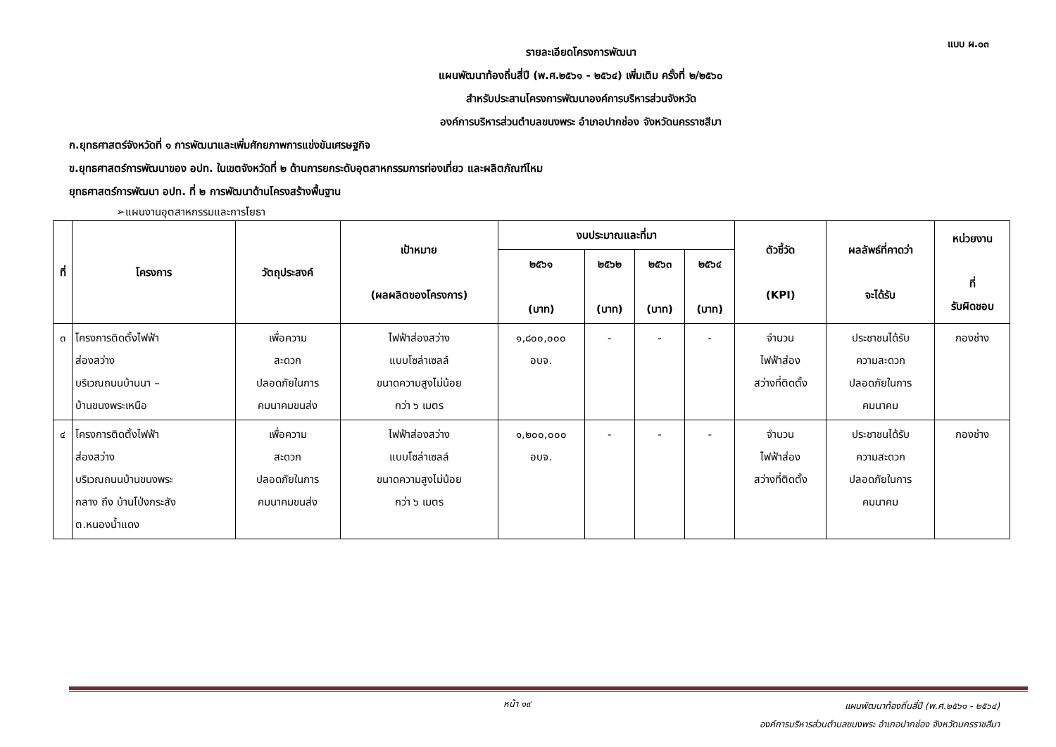แบบ ผ.๐๓
รายละเอียดโครงการพัฒนา
แผนพัฒนาท้องถิ่นสี่ปี (พ.ศ.๒๕๖๑ - ๒๕๖๔) เพิ่มเติม ครั้งที่ ๒/๒๕๖๐
สำหรับประสานโครงการพัฒนาองค์การบริหารส่วนจังหวัด
องค์การบริหารส่วนตำบลขนงพระ อำเภอปากช่อง จังหวัดนครราชสีมา
ก.ยุทธศาสตร์จังหวัดที่ ๑ การพัฒนาและเพิ่มศักยภาพการแข่งขันเศรษฐกิจ
ข.ยุทธศาสตร์การพัฒนาของ อปท. ในเขตจังหวัดที่ ๒ ด้านการยกระดับอุตสาหกรรมการท่องเที่ยว และผลิตภัณฑ์ไหม
ยุทธศาสตร์การพัฒนา อปท. ที่ ๒ การพัฒนาด้านโครงสร้างพื้นฐาน
➢แผนงานอุตสาหกรรมและการโยธา
| ที่ | โครงการ | วัตถุประสงค์ | เป้าหมาย (ผลผลิตของโครงการ) | งบประมาณและที่มา | | | | ตัวชี้วัด (KPI) | ผลลัพธ์ที่คาดว่า จะได้รับ | หน่วยงาน ที่ รับผิดชอบ |
| --- | --- | --- | --- | --- | --- | --- | --- | --- | --- | --- |
| | | | | ๒๕๖๑ (บาท) | ๒๕๖๒ (บาท) | ๒๕๖๓ (บาท) | ๒๕๖๔ (บาท) | | | |
| ๓ | โครงการติดตั้งไฟฟ้า ส่องสว่าง บริเวณถนนบ้านนา – บ้านขนงพระเหนือ | เพื่อความ สะดวก ปลอดภัยในการ คมนาคมขนส่ง | ไฟฟ้าส่องสว่าง แบบโซล่าเซลล์ ขนาดความสูงไม่น้อย กว่า ๖ เมตร | ๑,๘๐๐,๐๐๐ อบจ. | - | - | - | จำนวน ไฟฟ้าส่อง สว่างที่ติดตั้ง | ประชาชนได้รับ ความสะดวก ปลอดภัยในการ คมนาคม | กองช่าง |
| ๔ | โครงการติดตั้งไฟฟ้า ส่องสว่าง บริเวณถนนบ้านขนงพระ กลาง ถึง บ้านโป่งกระสัง ต.หนองน้ำแดง | เพื่อความ สะดวก ปลอดภัยในการ คมนาคมขนส่ง | ไฟฟ้าส่องสว่าง แบบโซล่าเซลล์ ขนาดความสูงไม่น้อย กว่า ๖ เมตร | ๑,๒๐๐,๐๐๐ อบจ. | - | - | - | จำนวน ไฟฟ้าส่อง สว่างที่ติดตั้ง | ประชาชนได้รับ ความสะดวก ปลอดภัยในการ คมนาคม | กองช่าง |
หน้า ๑๙
แผนพัฒนาท้องถิ่นสี่ปี (พ.ศ.๒๕๖๑ - ๒๕๖๔)
องค์การบริหารส่วนตำบลขนงพระ อำเภอปากช่อง จังหวัดนครราชสีมา